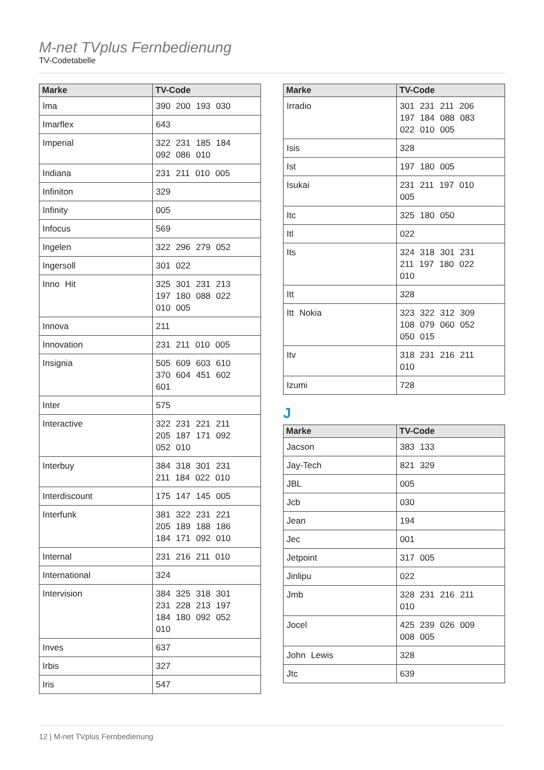M-net TVplus Fernbedienung
TV-Codetabelle
| Marke | TV-Code |
| --- | --- |
| Ima | 390 200 193 030 |
| Imarflex | 643 |
| Imperial | 322 231 185 184 092 086 010 |
| Indiana | 231 211 010 005 |
| Infiniton | 329 |
| Infinity | 005 |
| Infocus | 569 |
| Ingelen | 322 296 279 052 |
| Ingersoll | 301 022 |
| Inno Hit | 325 301 231 213 197 180 088 022 010 005 |
| Innova | 211 |
| Innovation | 231 211 010 005 |
| Insignia | 505 609 603 610 370 604 451 602 601 |
| Inter | 575 |
| Interactive | 322 231 221 211 205 187 171 092 052 010 |
| Interbuy | 384 318 301 231 211 184 022 010 |
| Interdiscount | 175 147 145 005 |
| Interfunk | 381 322 231 221 205 189 188 186 184 171 092 010 |
| Internal | 231 216 211 010 |
| International | 324 |
| Intervision | 384 325 318 301 231 228 213 197 184 180 092 052 010 |
| Inves | 637 |
| Irbis | 327 |
| Iris | 547 |
| Marke | TV-Code |
| --- | --- |
| Irradio | 301 231 211 206 197 184 088 083 022 010 005 |
| Isis | 328 |
| Ist | 197 180 005 |
| Isukai | 231 211 197 010 005 |
| Itc | 325 180 050 |
| Itl | 022 |
| Its | 324 318 301 231 211 197 180 022 010 |
| Itt | 328 |
| Itt Nokia | 323 322 312 309 108 079 060 052 050 015 |
| Itv | 318 231 216 211 010 |
| Izumi | 728 |
J
| Marke | TV-Code |
| --- | --- |
| Jacson | 383 133 |
| Jay-Tech | 821 329 |
| JBL | 005 |
| Jcb | 030 |
| Jean | 194 |
| Jec | 001 |
| Jetpoint | 317 005 |
| Jinlipu | 022 |
| Jmb | 328 231 216 211 010 |
| Jocel | 425 239 026 009 008 005 |
| John Lewis | 328 |
| Jtc | 639 |
12 | M-net TVplus Fernbedienung